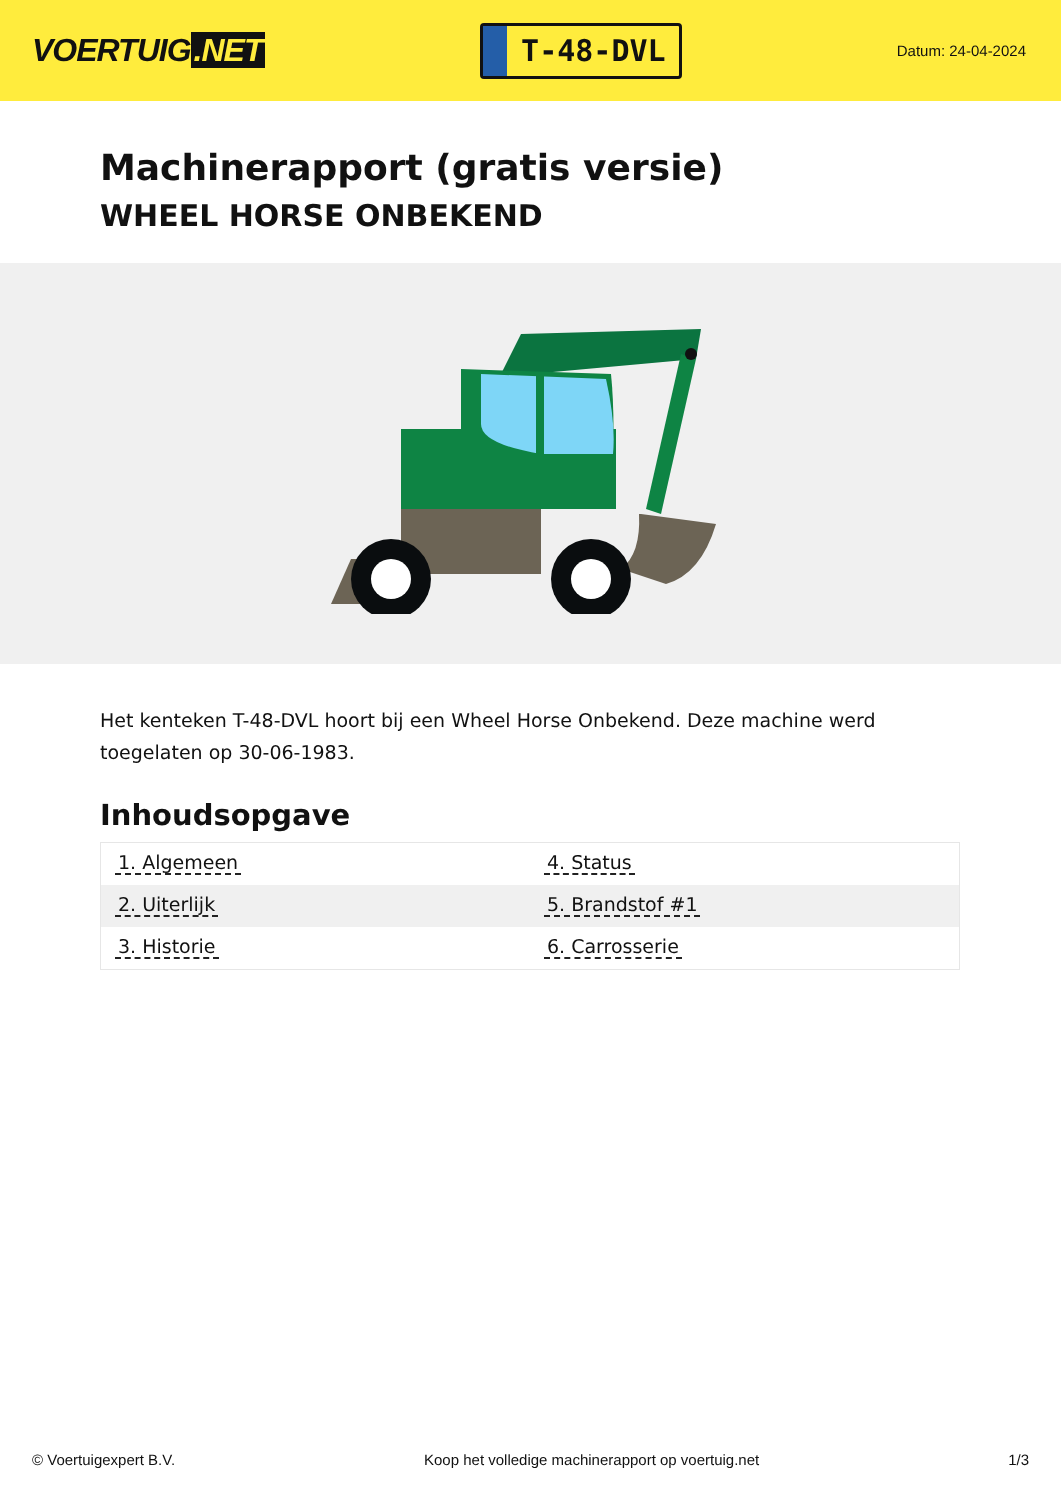VOERTUIG.NET
T-48-DVL
Datum: 24-04-2024
Machinerapport (gratis versie)
WHEEL HORSE ONBEKEND
Het kenteken T-48-DVL hoort bij een Wheel Horse Onbekend. Deze machine werd toegelaten op 30-06-1983.
Inhoudsopgave
| 1. Algemeen | 4. Status |
| 2. Uiterlijk | 5. Brandstof #1 |
| 3. Historie | 6. Carrosserie |
© Voertuigexpert B.V. Koop het volledige machinerapport op voertuig.net 1/3